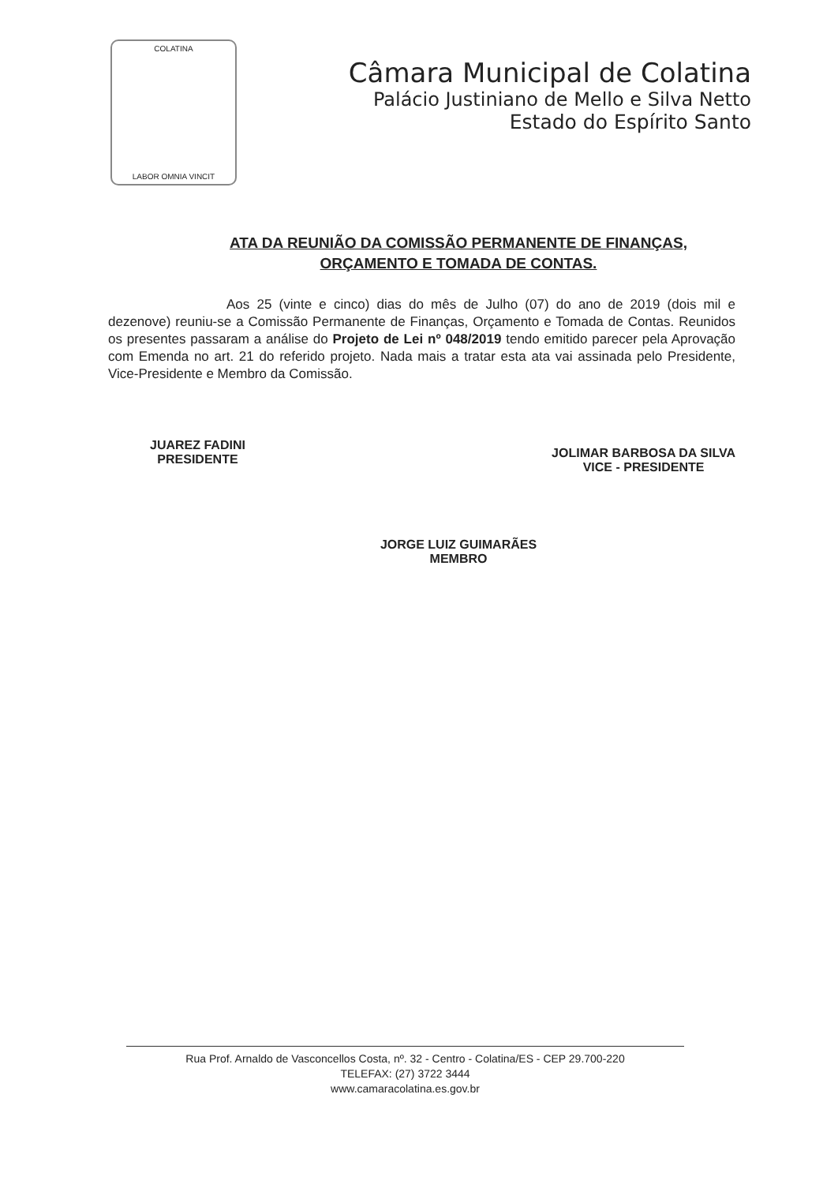COLATINA
LABOR OMNIA VINCIT
Câmara Municipal de Colatina
Palácio Justiniano de Mello e Silva Netto
Estado do Espírito Santo
ATA DA REUNIÃO DA COMISSÃO PERMANENTE DE FINANÇAS,
ORÇAMENTO E TOMADA DE CONTAS.
Aos 25 (vinte e cinco) dias do mês de Julho (07) do ano de 2019 (dois mil e dezenove) reuniu-se a Comissão Permanente de Finanças, Orçamento e Tomada de Contas. Reunidos os presentes passaram a análise do Projeto de Lei nº 048/2019 tendo emitido parecer pela Aprovação com Emenda no art. 21 do referido projeto. Nada mais a tratar esta ata vai assinada pelo Presidente, Vice-Presidente e Membro da Comissão.
JUAREZ FADINI
PRESIDENTE
JOLIMAR BARBOSA DA SILVA
VICE - PRESIDENTE
JORGE LUIZ GUIMARÃES
MEMBRO
Rua Prof. Arnaldo de Vasconcellos Costa, nº. 32 - Centro - Colatina/ES - CEP 29.700-220
TELEFAX: (27) 3722 3444
www.camaracolatina.es.gov.br